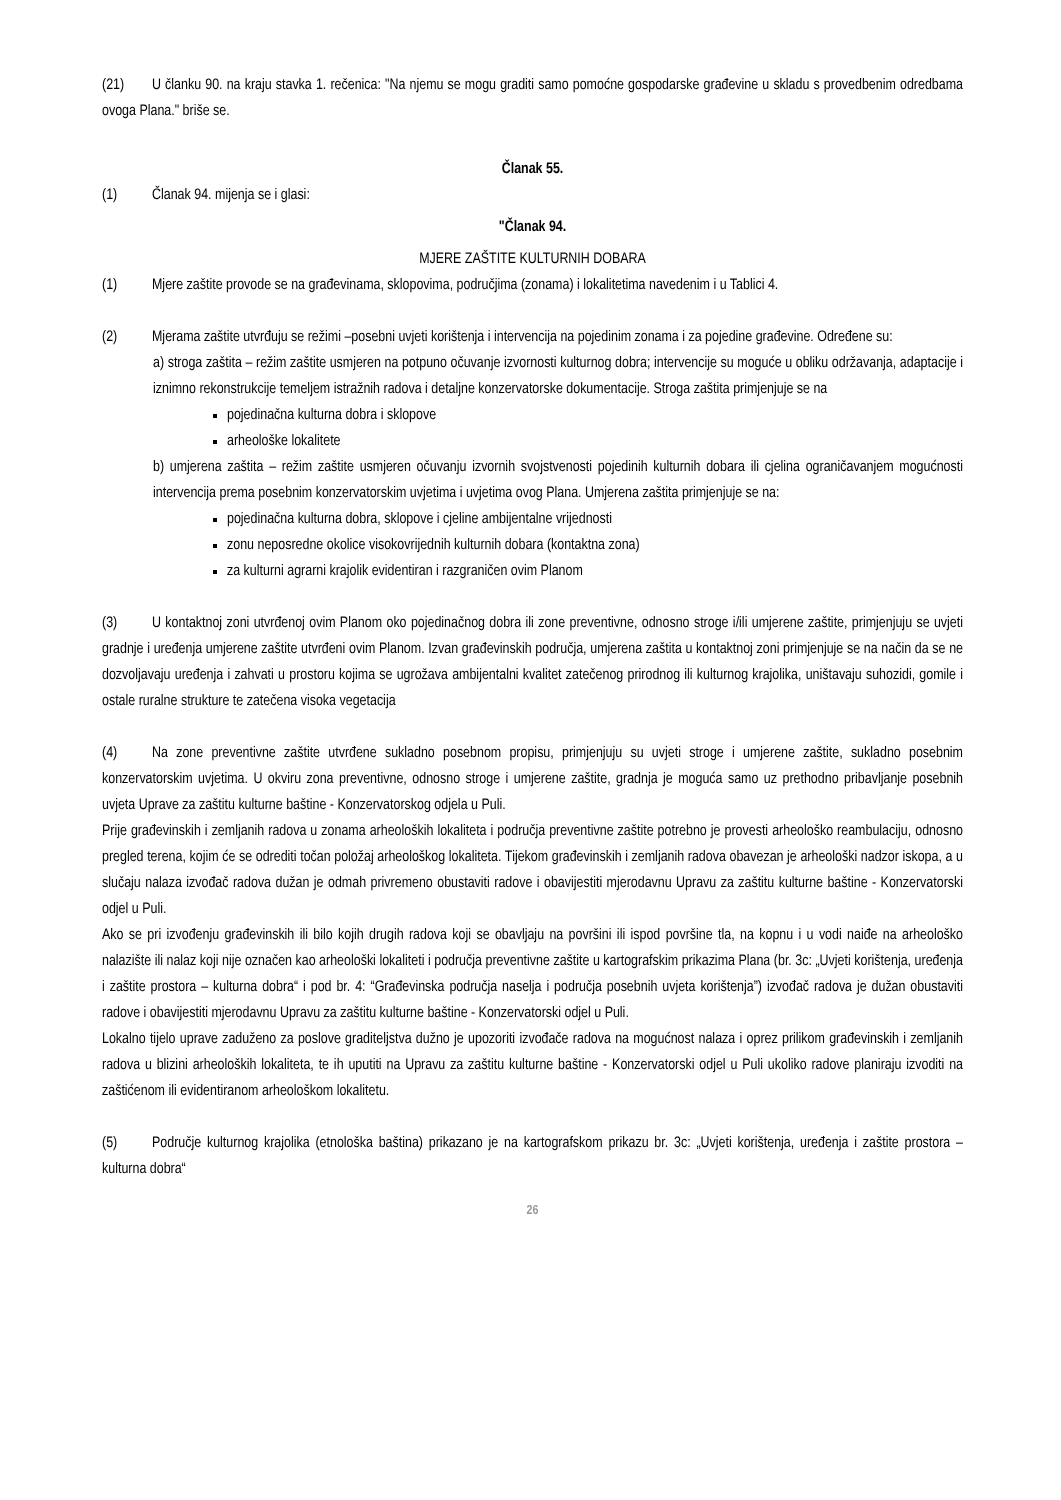(21) U članku 90. na kraju stavka 1. rečenica: "Na njemu se mogu graditi samo pomoćne gospodarske građevine u skladu s provedbenim odredbama ovoga Plana." briše se.
Članak 55.
(1) Članak 94. mijenja se i glasi:
"Članak 94.
MJERE ZAŠTITE KULTURNIH DOBARA
(1) Mjere zaštite provode se na građevinama, sklopovima, područjima (zonama) i lokalitetima navedenim i u Tablici 4.
(2) Mjerama zaštite utvrđuju se režimi –posebni uvjeti korištenja i intervencija na pojedinim zonama i za pojedine građevine. Određene su:
a) stroga zaštita – režim zaštite usmjeren na potpuno očuvanje izvornosti kulturnog dobra; intervencije su moguće u obliku održavanja, adaptacije i iznimno rekonstrukcije temeljem istražnih radova i detaljne konzervatorske dokumentacije. Stroga zaštita primjenjuje se na
pojedinačna kulturna dobra i sklopove
arheološke lokalitete
b) umjerena zaštita – režim zaštite usmjeren očuvanju izvornih svojstvenosti pojedinih kulturnih dobara ili cjelina ograničavanjem mogućnosti intervencija prema posebnim konzervatorskim uvjetima i uvjetima ovog Plana. Umjerena zaštita primjenjuje se na:
pojedinačna kulturna dobra, sklopove i cjeline ambijentalne vrijednosti
zonu neposredne okolice visokovrijednih kulturnih dobara (kontaktna zona)
za kulturni agrarni krajolik evidentiran i razgraničen ovim Planom
(3) U kontaktnoj zoni utvrđenoj ovim Planom oko pojedinačnog dobra ili zone preventivne, odnosno stroge i/ili umjerene zaštite, primjenjuju se uvjeti gradnje i uređenja umjerene zaštite utvrđeni ovim Planom. Izvan građevinskih područja, umjerena zaštita u kontaktnoj zoni primjenjuje se na način da se ne dozvoljavaju uređenja i zahvati u prostoru kojima se ugrožava ambijentalni kvalitet zatečenog prirodnog ili kulturnog krajolika, uništavaju suhozidi, gomile i ostale ruralne strukture te zatečena visoka vegetacija
(4) Na zone preventivne zaštite utvrđene sukladno posebnom propisu, primjenjuju su uvjeti stroge i umjerene zaštite, sukladno posebnim konzervatorskim uvjetima. U okviru zona preventivne, odnosno stroge i umjerene zaštite, gradnja je moguća samo uz prethodno pribavljanje posebnih uvjeta Uprave za zaštitu kulturne baštine - Konzervatorskog odjela u Puli.
Prije građevinskih i zemljanih radova u zonama arheoloških lokaliteta i područja preventivne zaštite potrebno je provesti arheološko reambulaciju, odnosno pregled terena, kojim će se odrediti točan položaj arheološkog lokaliteta. Tijekom građevinskih i zemljanih radova obavezan je arheološki nadzor iskopa, a u slučaju nalaza izvođač radova dužan je odmah privremeno obustaviti radove i obavijestiti mjerodavnu Upravu za zaštitu kulturne baštine - Konzervatorski odjel u Puli.
Ako se pri izvođenju građevinskih ili bilo kojih drugih radova koji se obavljaju na površini ili ispod površine tla, na kopnu i u vodi naiđe na arheološko nalazište ili nalaz koji nije označen kao arheološki lokaliteti i područja preventivne zaštite u kartografskim prikazima Plana (br. 3c: „Uvjeti korištenja, uređenja i zaštite prostora – kulturna dobra“ i pod br. 4: “Građevinska područja naselja i područja posebnih uvjeta korištenja”) izvođač radova je dužan obustaviti radove i obavijestiti mjerodavnu Upravu za zaštitu kulturne baštine - Konzervatorski odjel u Puli.
Lokalno tijelo uprave zaduženo za poslove graditeljstva dužno je upozoriti izvođače radova na mogućnost nalaza i oprez prilikom građevinskih i zemljanih radova u blizini arheoloških lokaliteta, te ih uputiti na Upravu za zaštitu kulturne baštine - Konzervatorski odjel u Puli ukoliko radove planiraju izvoditi na zaštićenom ili evidentiranom arheološkom lokalitetu.
(5) Područje kulturnog krajolika (etnološka baština) prikazano je na kartografskom prikazu br. 3c: „Uvjeti korištenja, uređenja i zaštite prostora – kulturna dobra“
26